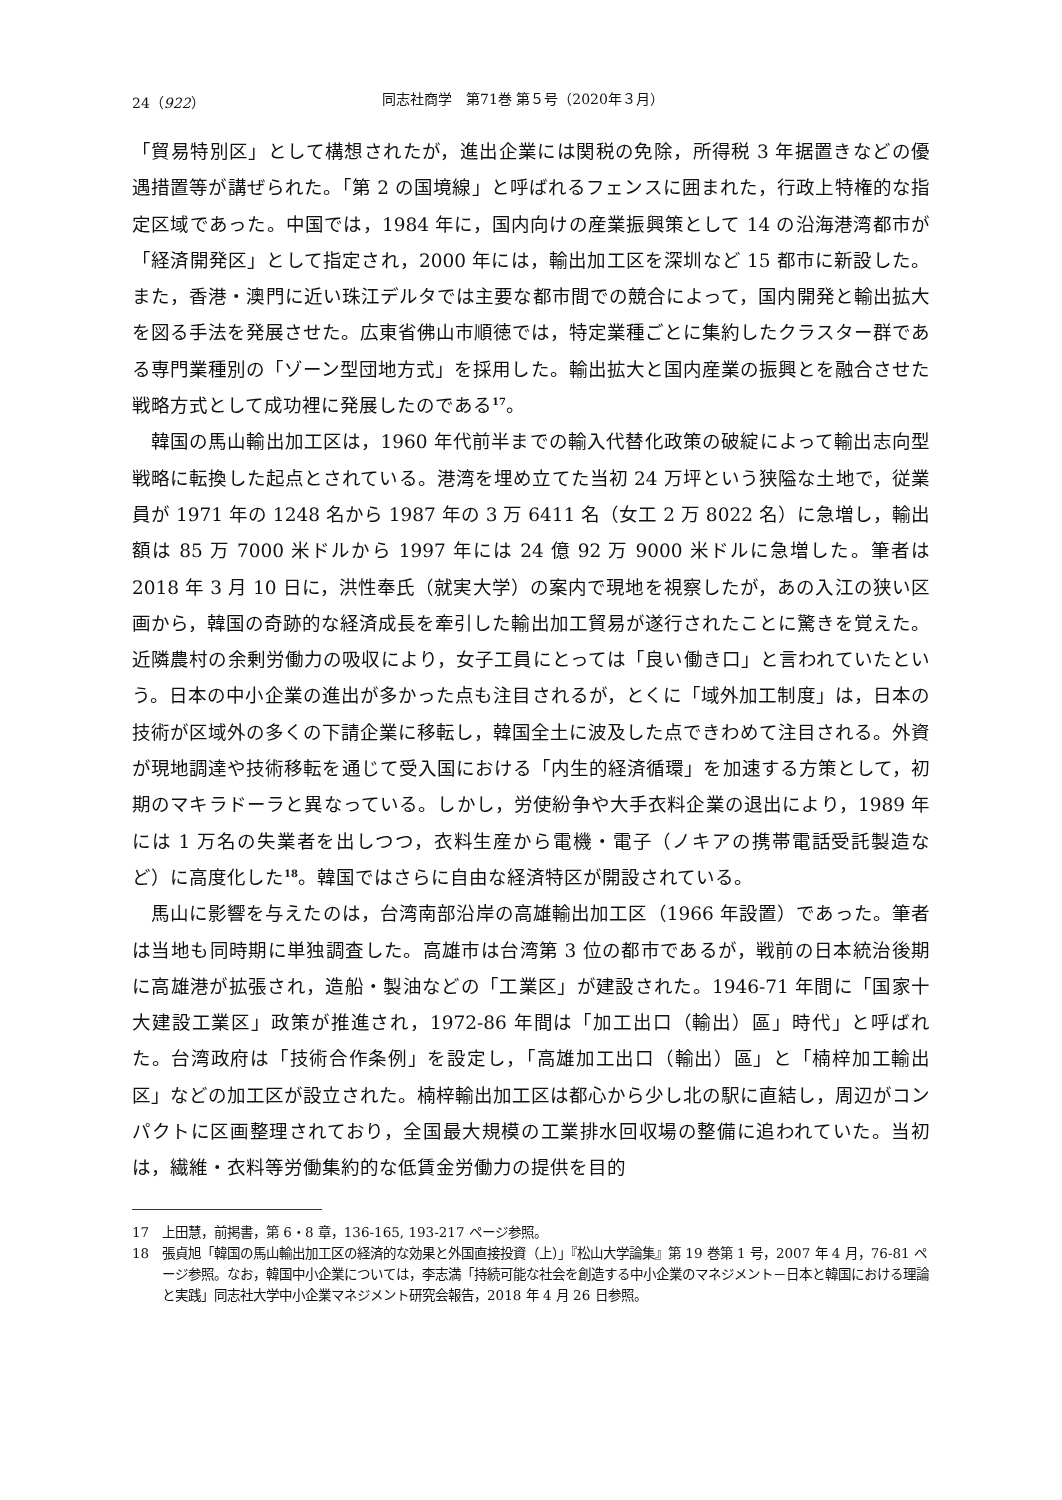24（922） 同志社商学　第71巻 第５号（2020年３月）
「貿易特別区」として構想されたが，進出企業には関税の免除，所得税 3 年据置きなどの優遇措置等が講ぜられた。「第 2 の国境線」と呼ばれるフェンスに囲まれた，行政上特権的な指定区域であった。中国では，1984 年に，国内向けの産業振興策として 14 の沿海港湾都市が「経済開発区」として指定され，2000 年には，輸出加工区を深圳など 15 都市に新設した。また，香港・澳門に近い珠江デルタでは主要な都市間での競合によって，国内開発と輸出拡大を図る手法を発展させた。広東省佛山市順徳では，特定業種ごとに集約したクラスター群である専門業種別の「ゾーン型団地方式」を採用した。輸出拡大と国内産業の振興とを融合させた戦略方式として成功裡に発展したのである<sup>17</sup>。
韓国の馬山輸出加工区は，1960 年代前半までの輸入代替化政策の破綻によって輸出志向型戦略に転換した起点とされている。港湾を埋め立てた当初 24 万坪という狭隘な土地で，従業員が 1971 年の 1248 名から 1987 年の 3 万 6411 名（女工 2 万 8022 名）に急増し，輸出額は 85 万 7000 米ドルから 1997 年には 24 億 92 万 9000 米ドルに急増した。筆者は 2018 年 3 月 10 日に，洪性奉氏（就実大学）の案内で現地を視察したが，あの入江の狭い区画から，韓国の奇跡的な経済成長を牽引した輸出加工貿易が遂行されたことに驚きを覚えた。近隣農村の余剰労働力の吸収により，女子工員にとっては「良い働き口」と言われていたという。日本の中小企業の進出が多かった点も注目されるが，とくに「域外加工制度」は，日本の技術が区域外の多くの下請企業に移転し，韓国全土に波及した点できわめて注目される。外資が現地調達や技術移転を通じて受入国における「内生的経済循環」を加速する方策として，初期のマキラドーラと異なっている。しかし，労使紛争や大手衣料企業の退出により，1989 年には 1 万名の失業者を出しつつ，衣料生産から電機・電子（ノキアの携帯電話受託製造など）に高度化した<sup>18</sup>。韓国ではさらに自由な経済特区が開設されている。
馬山に影響を与えたのは，台湾南部沿岸の高雄輸出加工区（1966 年設置）であった。筆者は当地も同時期に単独調査した。高雄市は台湾第 3 位の都市であるが，戦前の日本統治後期に高雄港が拡張され，造船・製油などの「工業区」が建設された。1946-71 年間に「国家十大建設工業区」政策が推進され，1972-86 年間は「加工出口（輸出）區」時代」と呼ばれた。台湾政府は「技術合作条例」を設定し，「高雄加工出口（輸出）區」と「楠梓加工輸出区」などの加工区が設立された。楠梓輸出加工区は都心から少し北の駅に直結し，周辺がコンパクトに区画整理されており，全国最大規模の工業排水回収場の整備に追われていた。当初は，繊維・衣料等労働集約的な低賃金労働力の提供を目的
17 上田慧，前掲書，第 6・8 章，136-165, 193-217 ページ参照。
18 張貞旭「韓国の馬山輸出加工区の経済的な効果と外国直接投資（上）」『松山大学論集』第 19 巻第 1 号，2007 年 4 月，76-81 ページ参照。なお，韓国中小企業については，李志満「持続可能な社会を創造する中小企業のマネジメント－日本と韓国における理論と実践」同志社大学中小企業マネジメント研究会報告，2018 年 4 月 26 日参照。